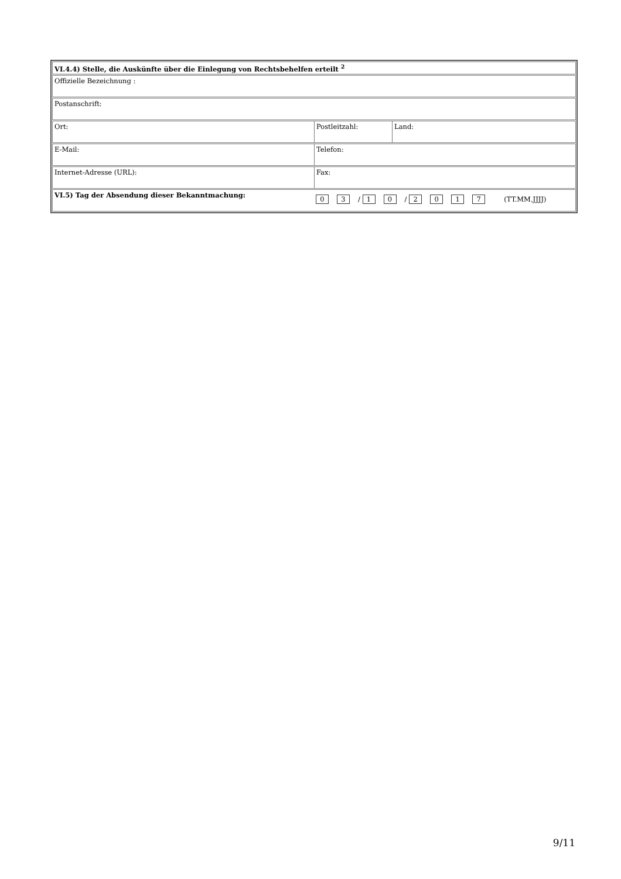VI.4.4) Stelle, die Auskünfte über die Einlegung von Rechtsbehelfen erteilt <sup>2</sup>
Offizielle Bezeichnung :
Postanschrift:
Ort: Postleitzahl: Land:
E-Mail: Telefon:
Internet-Adresse (URL): Fax:
VI.5) Tag der Absendung dieser Bekanntmachung:
0 3 / 1 0 / 2017 (TT.MM.JJJJ)
9/11